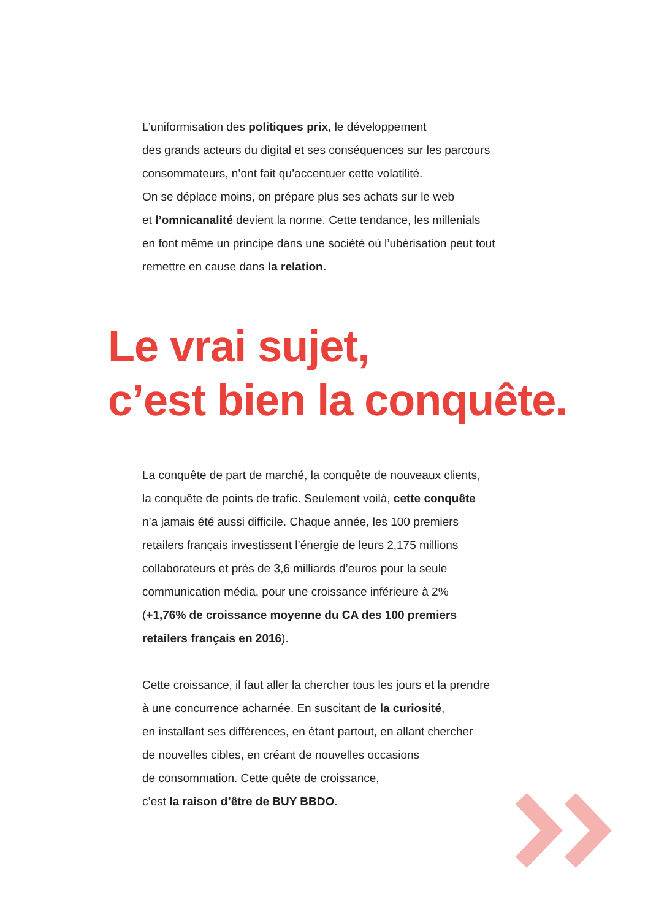L’uniformisation des politiques prix, le développement
des grands acteurs du digital et ses conséquences sur les parcours
consommateurs, n’ont fait qu’accentuer cette volatilité.
On se déplace moins, on prépare plus ses achats sur le web
et l’omnicanalité devient la norme. Cette tendance, les millenials
en font même un principe dans une société où l’ubérisation peut tout
remettre en cause dans la relation.
Le vrai sujet,
c’est bien la conquête.
La conquête de part de marché, la conquête de nouveaux clients,
la conquête de points de trafic. Seulement voilà, cette conquête
n’a jamais été aussi difficile. Chaque année, les 100 premiers
retailers français investissent l’énergie de leurs 2,175 millions
collaborateurs et près de 3,6 milliards d’euros pour la seule
communication média, pour une croissance inférieure à 2%
(+1,76% de croissance moyenne du CA des 100 premiers
retailers français en 2016).
Cette croissance, il faut aller la chercher tous les jours et la prendre
à une concurrence acharnée. En suscitant de la curiosité,
en installant ses différences, en étant partout, en allant chercher
de nouvelles cibles, en créant de nouvelles occasions
de consommation. Cette quête de croissance,
c’est la raison d’être de BUY BBDO.